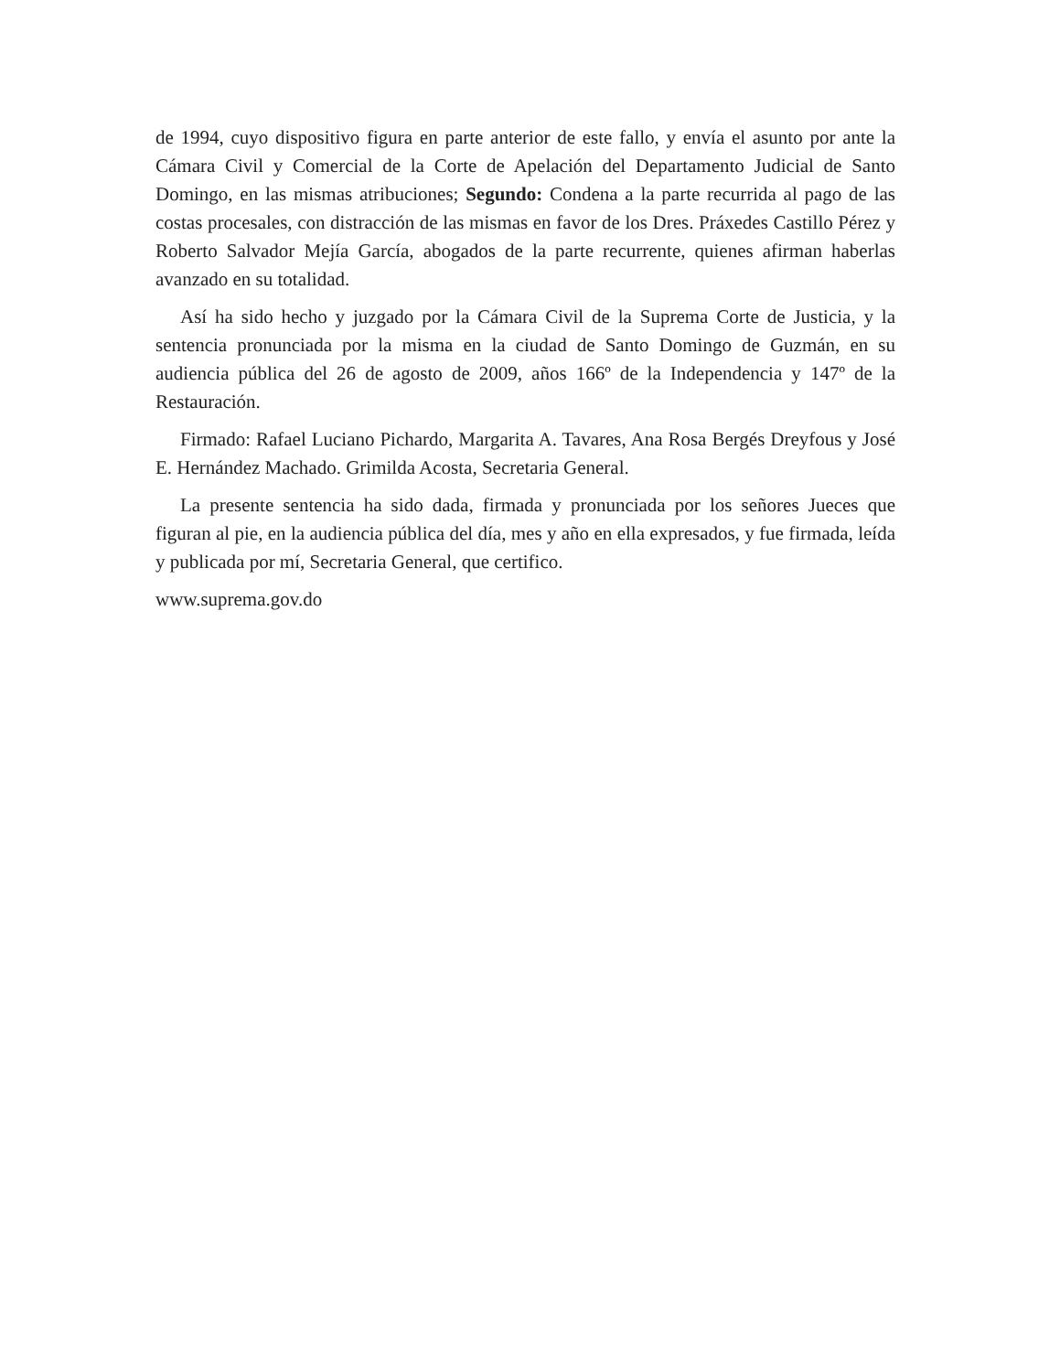de 1994, cuyo dispositivo figura en parte anterior de este fallo, y envía el asunto por ante la Cámara Civil y Comercial de la Corte de Apelación del Departamento Judicial de Santo Domingo, en las mismas atribuciones; Segundo: Condena a la parte recurrida al pago de las costas procesales, con distracción de las mismas en favor de los Dres. Práxedes Castillo Pérez y Roberto Salvador Mejía García, abogados de la parte recurrente, quienes afirman haberlas avanzado en su totalidad.
Así ha sido hecho y juzgado por la Cámara Civil de la Suprema Corte de Justicia, y la sentencia pronunciada por la misma en la ciudad de Santo Domingo de Guzmán, en su audiencia pública del 26 de agosto de 2009, años 166º de la Independencia y 147º de la Restauración.
Firmado: Rafael Luciano Pichardo, Margarita A. Tavares, Ana Rosa Bergés Dreyfous y José E. Hernández Machado. Grimilda Acosta, Secretaria General.
La presente sentencia ha sido dada, firmada y pronunciada por los señores Jueces que figuran al pie, en la audiencia pública del día, mes y año en ella expresados, y fue firmada, leída y publicada por mí, Secretaria General, que certifico.
www.suprema.gov.do